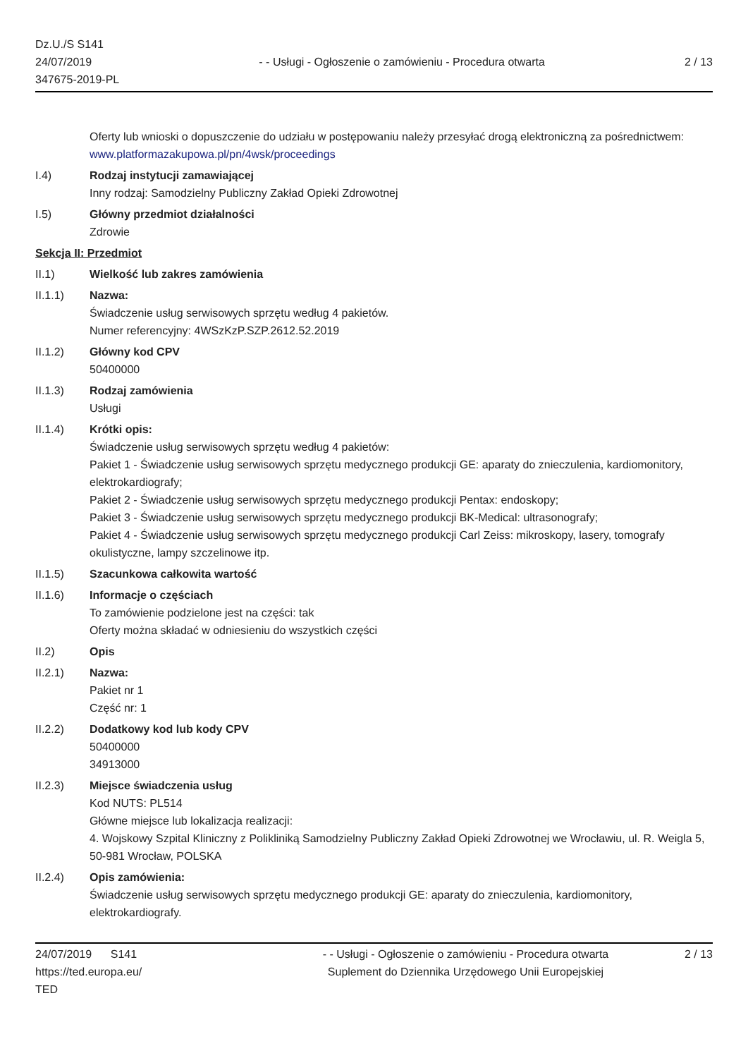Dz.U./S S141
24/07/2019
347675-2019-PL
- - Usługi - Ogłoszenie o zamówieniu - Procedura otwarta
2 / 13
Oferty lub wnioski o dopuszczenie do udziału w postępowaniu należy przesyłać drogą elektroniczną za pośrednictwem: www.platformazakupowa.pl/pn/4wsk/proceedings
I.4) Rodzaj instytucji zamawiającej
Inny rodzaj: Samodzielny Publiczny Zakład Opieki Zdrowotnej
I.5) Główny przedmiot działalności
Zdrowie
Sekcja II: Przedmiot
II.1) Wielkość lub zakres zamówienia
II.1.1) Nazwa:
Świadczenie usług serwisowych sprzętu według 4 pakietów.
Numer referencyjny: 4WSzKzP.SZP.2612.52.2019
II.1.2) Główny kod CPV
50400000
II.1.3) Rodzaj zamówienia
Usługi
II.1.4) Krótki opis:
Świadczenie usług serwisowych sprzętu według 4 pakietów:
Pakiet 1 - Świadczenie usług serwisowych sprzętu medycznego produkcji GE: aparaty do znieczulenia, kardiomonitory, elektrokardiografy;
Pakiet 2 - Świadczenie usług serwisowych sprzętu medycznego produkcji Pentax: endoskopy;
Pakiet 3 - Świadczenie usług serwisowych sprzętu medycznego produkcji BK-Medical: ultrasonografy;
Pakiet 4 - Świadczenie usług serwisowych sprzętu medycznego produkcji Carl Zeiss: mikroskopy, lasery, tomografy okulistyczne, lampy szczelinowe itp.
II.1.5) Szacunkowa całkowita wartość
II.1.6) Informacje o częściach
To zamówienie podzielone jest na części: tak
Oferty można składać w odniesieniu do wszystkich części
II.2) Opis
II.2.1) Nazwa:
Pakiet nr 1
Część nr: 1
II.2.2) Dodatkowy kod lub kody CPV
50400000
34913000
II.2.3) Miejsce świadczenia usług
Kod NUTS: PL514
Główne miejsce lub lokalizacja realizacji:
4. Wojskowy Szpital Kliniczny z Polikliniką Samodzielny Publiczny Zakład Opieki Zdrowotnej we Wrocławiu, ul. R. Weigla 5, 50-981 Wrocław, POLSKA
II.2.4) Opis zamówienia:
Świadczenie usług serwisowych sprzętu medycznego produkcji GE: aparaty do znieczulenia, kardiomonitory, elektrokardiografy.
24/07/2019 S141
https://ted.europa.eu/
TED
- - Usługi - Ogłoszenie o zamówieniu - Procedura otwarta
Suplement do Dziennika Urzędowego Unii Europejskiej
2 / 13